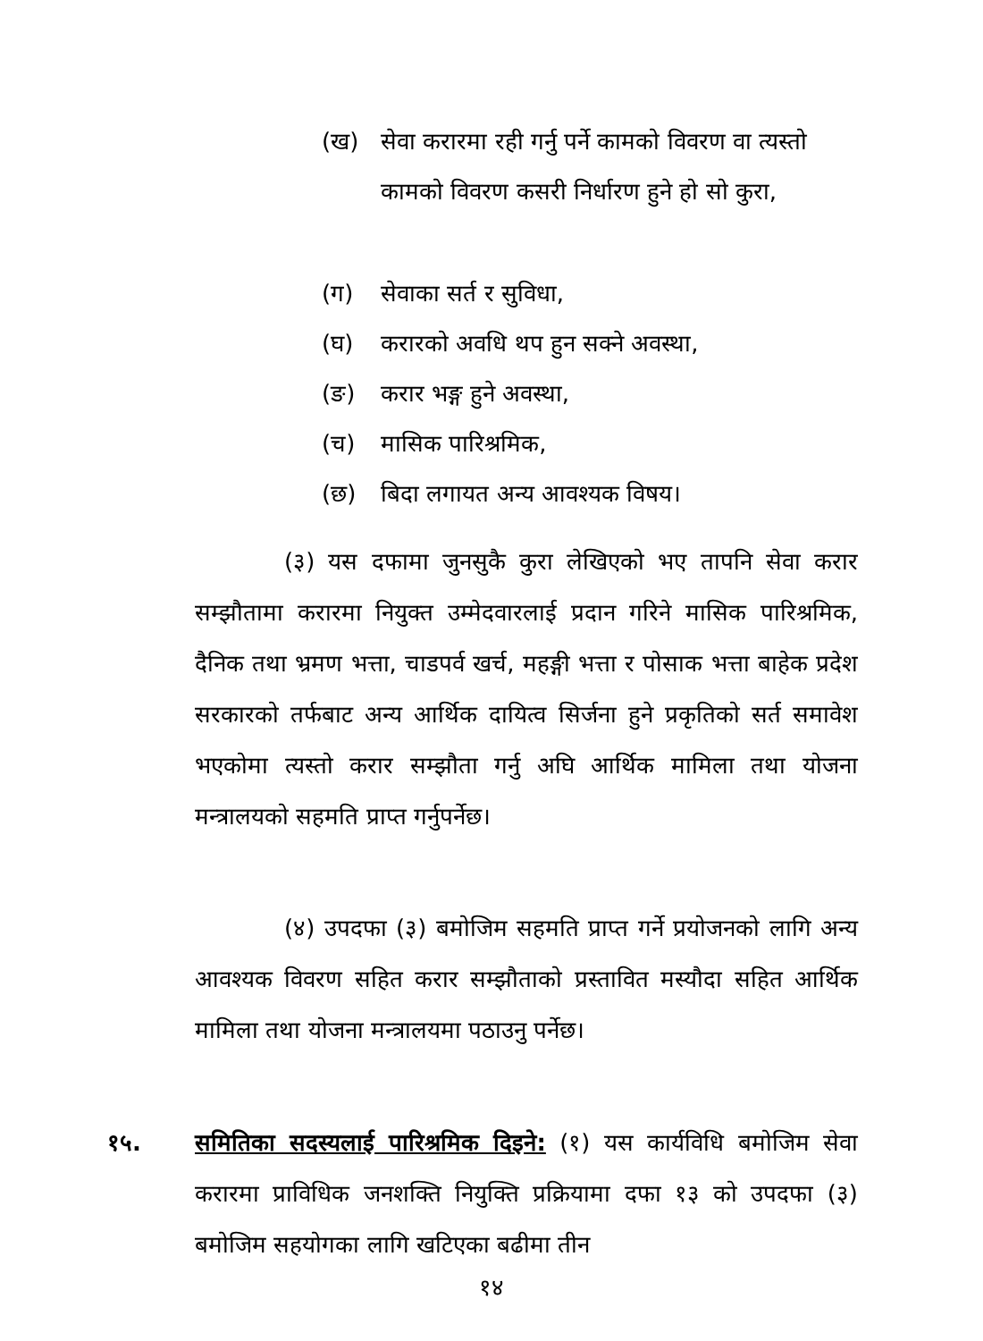(ख) सेवा करारमा रही गर्नु पर्ने कामको विवरण वा त्यस्तो कामको विवरण कसरी निर्धारण हुने हो सो कुरा,
(ग) सेवाका सर्त र सुविधा,
(घ) करारको अवधि थप हुन सक्ने अवस्था,
(ङ) करार भङ्ग हुने अवस्था,
(च) मासिक पारिश्रमिक,
(छ) बिदा लगायत अन्य आवश्यक विषय।
(३) यस दफामा जुनसुकै कुरा लेखिएको भए तापनि सेवा करार सम्झौतामा करारमा नियुक्त उम्मेदवारलाई प्रदान गरिने मासिक पारिश्रमिक, दैनिक तथा भ्रमण भत्ता, चाडपर्व खर्च, महङ्गी भत्ता र पोसाक भत्ता बाहेक प्रदेश सरकारको तर्फबाट अन्य आर्थिक दायित्व सिर्जना हुने प्रकृतिको सर्त समावेश भएकोमा त्यस्तो करार सम्झौता गर्नु अघि आर्थिक मामिला तथा योजना मन्त्रालयको सहमति प्राप्त गर्नुपर्नेछ।
(४) उपदफा (३) बमोजिम सहमति प्राप्त गर्ने प्रयोजनको लागि अन्य आवश्यक विवरण सहित करार सम्झौताको प्रस्तावित मस्यौदा सहित आर्थिक मामिला तथा योजना मन्त्रालयमा पठाउनु पर्नेछ।
१५. समितिका सदस्यलाई पारिश्रमिक दिइने: (१) यस कार्यविधि बमोजिम सेवा करारमा प्राविधिक जनशक्ति नियुक्ति प्रक्रियामा दफा १३ को उपदफा (३) बमोजिम सहयोगका लागि खटिएका बढीमा तीन
१४